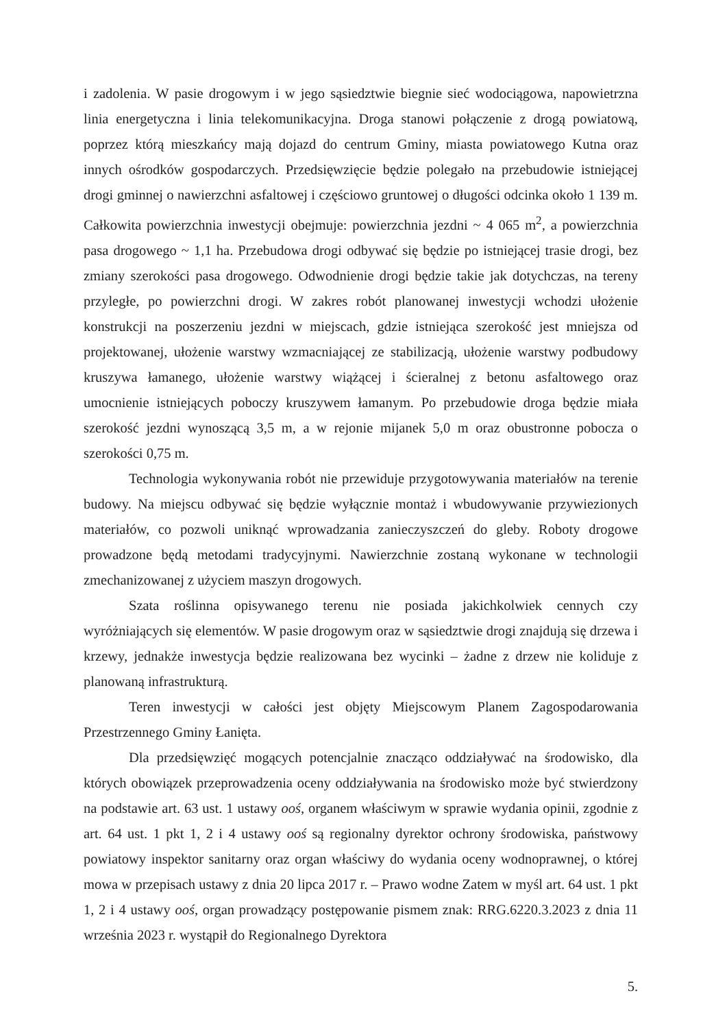i zadolenia. W pasie drogowym i w jego sąsiedztwie biegnie sieć wodociągowa, napowietrzna linia energetyczna i linia telekomunikacyjna. Droga stanowi połączenie z drogą powiatową, poprzez którą mieszkańcy mają dojazd do centrum Gminy, miasta powiatowego Kutna oraz innych ośrodków gospodarczych. Przedsięwzięcie będzie polegało na przebudowie istniejącej drogi gminnej o nawierzchni asfaltowej i częściowo gruntowej o długości odcinka około 1 139 m. Całkowita powierzchnia inwestycji obejmuje: powierzchnia jezdni ~ 4 065 m<sup>2</sup>, a powierzchnia pasa drogowego ~ 1,1 ha. Przebudowa drogi odbywać się będzie po istniejącej trasie drogi, bez zmiany szerokości pasa drogowego. Odwodnienie drogi będzie takie jak dotychczas, na tereny przyległe, po powierzchni drogi. W zakres robót planowanej inwestycji wchodzi ułożenie konstrukcji na poszerzeniu jezdni w miejscach, gdzie istniejąca szerokość jest mniejsza od projektowanej, ułożenie warstwy wzmacniającej ze stabilizacją, ułożenie warstwy podbudowy kruszywa łamanego, ułożenie warstwy wiążącej i ścieralnej z betonu asfaltowego oraz umocnienie istniejących poboczy kruszywem łamanym. Po przebudowie droga będzie miała szerokość jezdni wynoszącą 3,5 m, a w rejonie mijanek 5,0 m oraz obustronne pobocza o szerokości 0,75 m.
Technologia wykonywania robót nie przewiduje przygotowywania materiałów na terenie budowy. Na miejscu odbywać się będzie wyłącznie montaż i wbudowywanie przywiezionych materiałów, co pozwoli uniknąć wprowadzania zanieczyszczeń do gleby. Roboty drogowe prowadzone będą metodami tradycyjnymi. Nawierzchnie zostaną wykonane w technologii zmechanizowanej z użyciem maszyn drogowych.
Szata roślinna opisywanego terenu nie posiada jakichkolwiek cennych czy wyróżniających się elementów. W pasie drogowym oraz w sąsiedztwie drogi znajdują się drzewa i krzewy, jednakże inwestycja będzie realizowana bez wycinki – żadne z drzew nie koliduje z planowaną infrastrukturą.
Teren inwestycji w całości jest objęty Miejscowym Planem Zagospodarowania Przestrzennego Gminy Łanięta.
Dla przedsięwzięć mogących potencjalnie znacząco oddziaływać na środowisko, dla których obowiązek przeprowadzenia oceny oddziaływania na środowisko może być stwierdzony na podstawie art. 63 ust. 1 ustawy ooś, organem właściwym w sprawie wydania opinii, zgodnie z art. 64 ust. 1 pkt 1, 2 i 4 ustawy ooś są regionalny dyrektor ochrony środowiska, państwowy powiatowy inspektor sanitarny oraz organ właściwy do wydania oceny wodnoprawnej, o której mowa w przepisach ustawy z dnia 20 lipca 2017 r. – Prawo wodne Zatem w myśl art. 64 ust. 1 pkt 1, 2 i 4 ustawy ooś, organ prowadzący postępowanie pismem znak: RRG.6220.3.2023 z dnia 11 września 2023 r. wystąpił do Regionalnego Dyrektora
5.